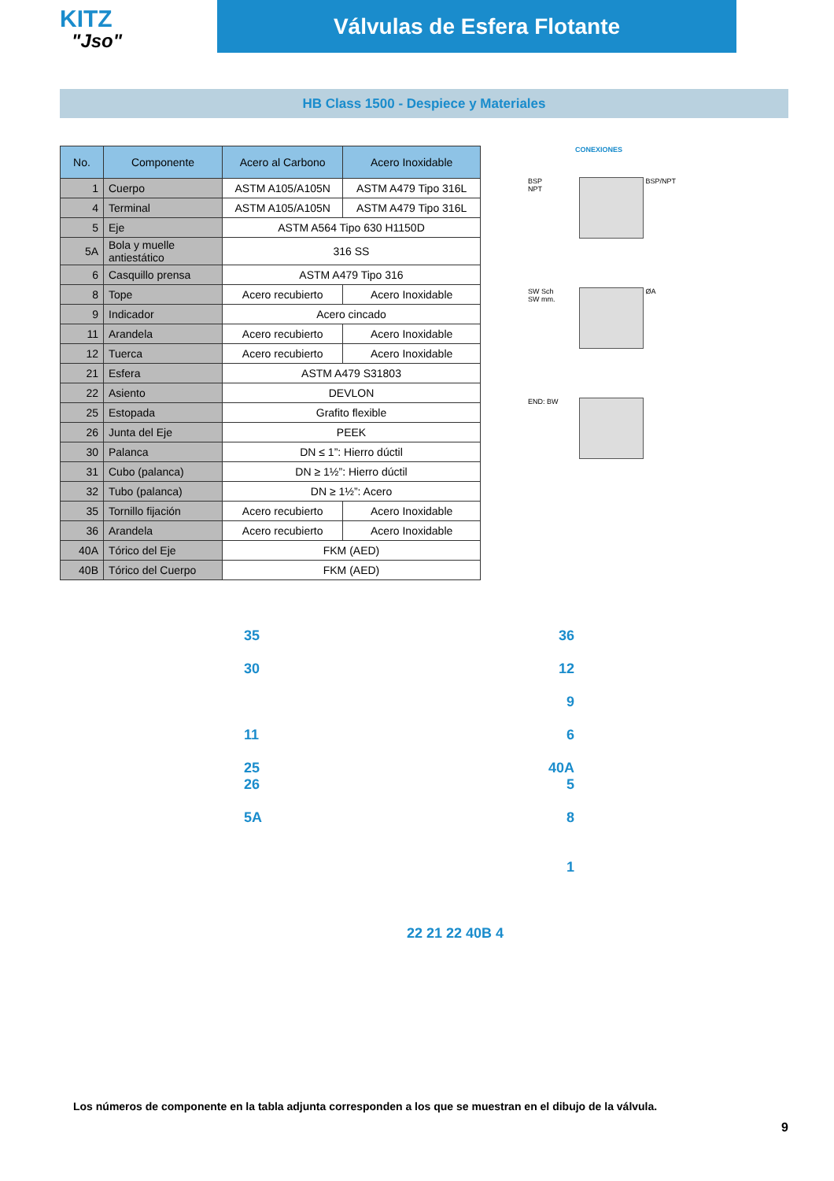KITZ
"Jso"
Válvulas de Esfera Flotante
HB Class 1500 - Despiece y Materiales
| No. | Componente | Acero al Carbono | Acero Inoxidable |
| --- | --- | --- | --- |
| 1 | Cuerpo | ASTM A105/A105N | ASTM A479 Tipo 316L |
| 4 | Terminal | ASTM A105/A105N | ASTM A479 Tipo 316L |
| 5 | Eje | ASTM A564 Tipo 630 H1150D | |
| 5A | Bola y muelle antiestático | 316 SS | |
| 6 | Casquillo prensa | ASTM A479 Tipo 316 | |
| 8 | Tope | Acero recubierto | Acero Inoxidable |
| 9 | Indicador | Acero cincado | |
| 11 | Arandela | Acero recubierto | Acero Inoxidable |
| 12 | Tuerca | Acero recubierto | Acero Inoxidable |
| 21 | Esfera | ASTM A479 S31803 | |
| 22 | Asiento | DEVLON | |
| 25 | Estopada | Grafito flexible | |
| 26 | Junta del Eje | PEEK | |
| 30 | Palanca | DN ≤ 1”: Hierro dúctil | |
| 31 | Cubo (palanca) | DN ≥ 1½”: Hierro dúctil | |
| 32 | Tubo (palanca) | DN ≥ 1½”: Acero | |
| 35 | Tornillo fijación | Acero recubierto | Acero Inoxidable |
| 36 | Arandela | Acero recubierto | Acero Inoxidable |
| 40A | Tórico del Eje | FKM (AED) | |
| 40B | Tórico del Cuerpo | FKM (AED) | |
CONEXIONES
BSP
NPT
BSP/NPT
SW Sch
SW mm.
ØA
END: BW
35 36
30 12
9
11 6
25 40A
26 5
5A 8
1
22 21 22 40B 4
Los números de componente en la tabla adjunta corresponden a los que se muestran en el dibujo de la válvula.
9